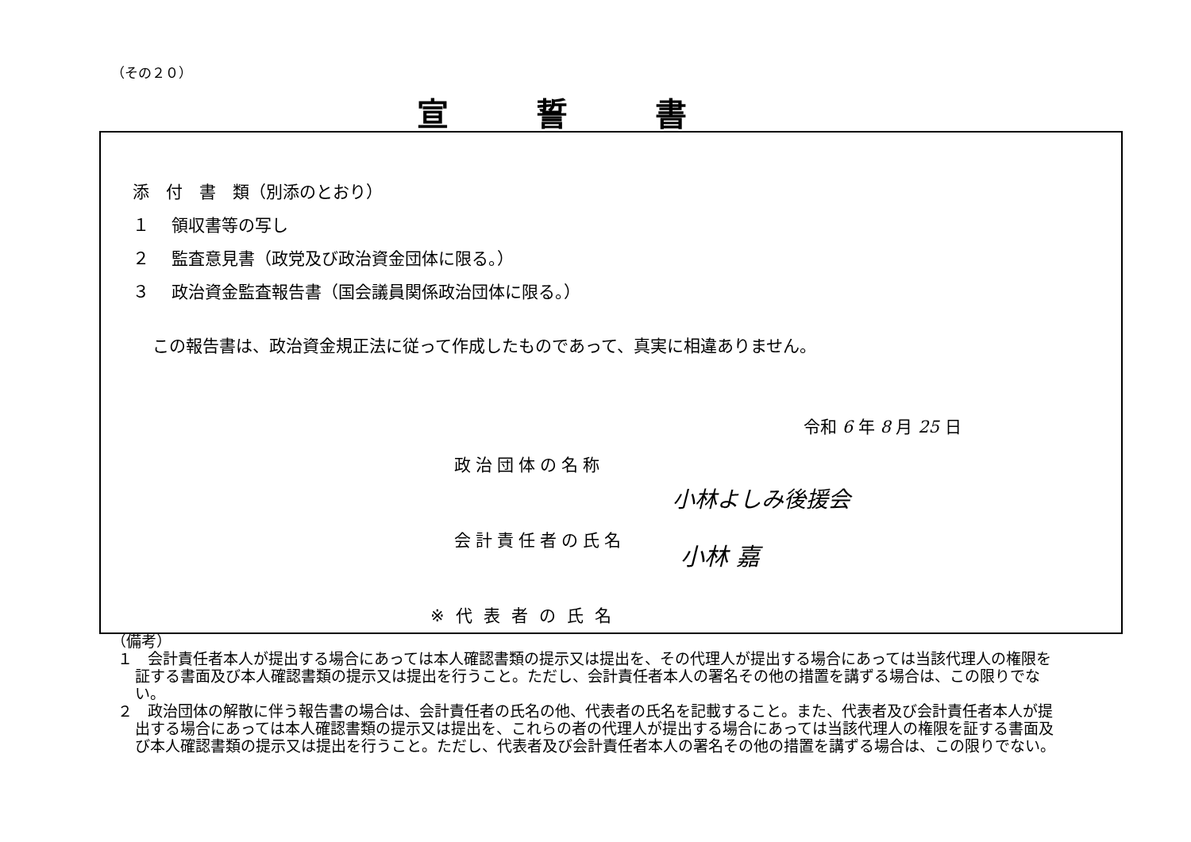（その２０）
宣誓書
添　付　書　類（別添のとおり）
１　 領収書等の写し
２　 監査意見書（政党及び政治資金団体に限る。）
３　 政治資金監査報告書（国会議員関係政治団体に限る。）
この報告書は、政治資金規正法に従って作成したものであって、真実に相違ありません。
令和 6 年 8 月 25 日
政治団体の名称
小林よしみ後援会
会計責任者の氏名
小林 嘉
※代表者の氏名
（備考）
１　会計責任者本人が提出する場合にあっては本人確認書類の提示又は提出を、その代理人が提出する場合にあっては当該代理人の権限を証する書面及び本人確認書類の提示又は提出を行うこと。ただし、会計責任者本人の署名その他の措置を講ずる場合は、この限りでない。
２　政治団体の解散に伴う報告書の場合は、会計責任者の氏名の他、代表者の氏名を記載すること。また、代表者及び会計責任者本人が提出する場合にあっては本人確認書類の提示又は提出を、これらの者の代理人が提出する場合にあっては当該代理人の権限を証する書面及び本人確認書類の提示又は提出を行うこと。ただし、代表者及び会計責任者本人の署名その他の措置を講ずる場合は、この限りでない。